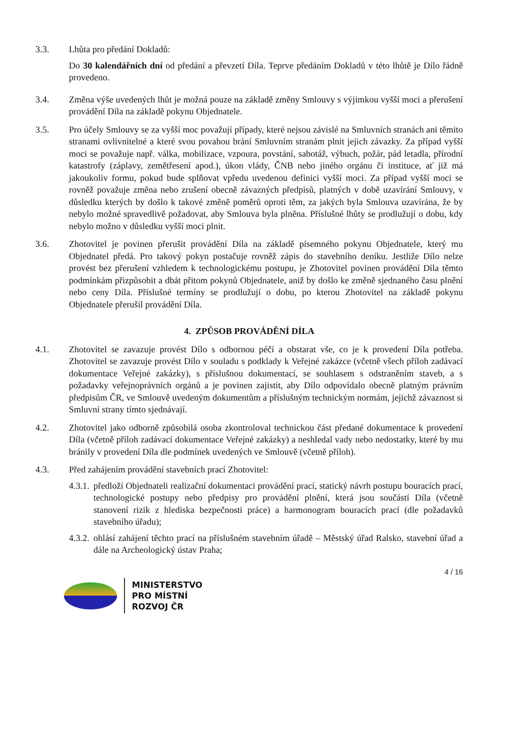3.3. Lhůta pro předání Dokladů:
Do 30 kalendářních dní od předání a převzetí Díla. Teprve předáním Dokladů v této lhůtě je Dílo řádně provedeno.
3.4. Změna výše uvedených lhůt je možná pouze na základě změny Smlouvy s výjimkou vyšší moci a přerušení provádění Díla na základě pokynu Objednatele.
3.5. Pro účely Smlouvy se za vyšší moc považují případy, které nejsou závislé na Smluvních stranách ani těmito stranami ovlivnitelné a které svou povahou brání Smluvním stranám plnit jejich závazky. Za případ vyšší moci se považuje např. válka, mobilizace, vzpoura, povstání, sabotáž, výbuch, požár, pád letadla, přírodní katastrofy (záplavy, zemětřesení apod.), úkon vlády, ČNB nebo jiného orgánu či instituce, ať již má jakoukoliv formu, pokud bude splňovat vpředu uvedenou definici vyšší moci. Za případ vyšší moci se rovněž považuje změna nebo zrušení obecně závazných předpisů, platných v době uzavírání Smlouvy, v důsledku kterých by došlo k takové změně poměrů oproti těm, za jakých byla Smlouva uzavírána, že by nebylo možné spravedlivě požadovat, aby Smlouva byla plněna. Příslušné lhůty se prodlužují o dobu, kdy nebylo možno v důsledku vyšší moci plnit.
3.6. Zhotovitel je povinen přerušit provádění Díla na základě písemného pokynu Objednatele, který mu Objednatel předá. Pro takový pokyn postačuje rovněž zápis do stavebního deníku. Jestliže Dílo nelze provést bez přerušení vzhledem k technologickému postupu, je Zhotovitel povinen provádění Díla těmto podmínkám přizpůsobit a dbát přitom pokynů Objednatele, aniž by došlo ke změně sjednaného času plnění nebo ceny Díla. Příslušné termíny se prodlužují o dobu, po kterou Zhotovitel na základě pokynu Objednatele přerušil provádění Díla.
4. ZPŮSOB PROVÁDĚNÍ DÍLA
4.1. Zhotovitel se zavazuje provést Dílo s odbornou péčí a obstarat vše, co je k provedení Díla potřeba. Zhotovitel se zavazuje provést Dílo v souladu s podklady k Veřejné zakázce (včetně všech příloh zadávací dokumentace Veřejné zakázky), s příslušnou dokumentací, se souhlasem s odstraněním staveb, a s požadavky veřejnoprávních orgánů a je povinen zajistit, aby Dílo odpovídalo obecně platným právním předpisům ČR, ve Smlouvě uvedeným dokumentům a příslušným technickým normám, jejichž závaznost si Smluvní strany tímto sjednávají.
4.2. Zhotovitel jako odborně způsobilá osoba zkontroloval technickou část předané dokumentace k provedení Díla (včetně příloh zadávací dokumentace Veřejné zakázky) a neshledal vady nebo nedostatky, které by mu bránily v provedení Díla dle podmínek uvedených ve Smlouvě (včetně příloh).
4.3. Před zahájením provádění stavebních prací Zhotovitel:
4.3.1.
předloží Objednateli realizační dokumentaci provádění prací, statický návrh postupu bouracích prací, technologické postupy nebo předpisy pro provádění plnění, která jsou součástí Díla (včetně stanovení rizik z hlediska bezpečnosti práce) a harmonogram bouracích prací (dle požadavků stavebního úřadu);
4.3.2.
ohlásí zahájení těchto prací na příslušném stavebním úřadě – Městský úřad Ralsko, stavební úřad a dále na Archeologický ústav Praha;
4 / 16
MINISTERSTVO
PRO MÍSTNÍ
ROZVOJ ČR